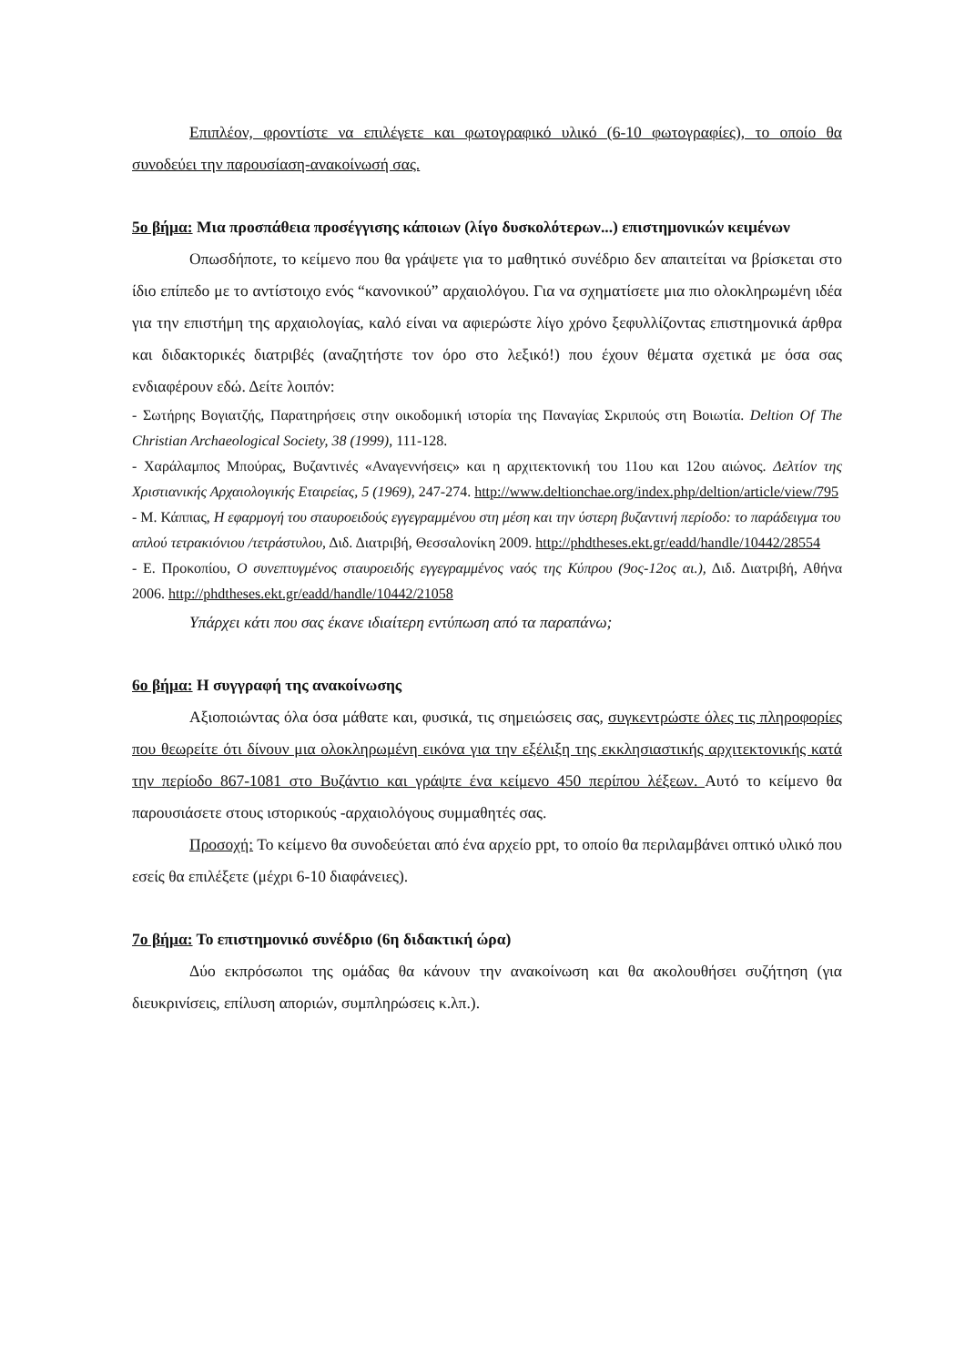Επιπλέον, φροντίστε να επιλέγετε και φωτογραφικό υλικό (6-10 φωτογραφίες), το οποίο θα συνοδεύει την παρουσίαση-ανακοίνωσή σας.
5ο βήμα: Μια προσπάθεια προσέγγισης κάποιων (λίγο δυσκολότερων...) επιστημονικών κειμένων
Οπωσδήποτε, το κείμενο που θα γράψετε για το μαθητικό συνέδριο δεν απαιτείται να βρίσκεται στο ίδιο επίπεδο με το αντίστοιχο ενός “κανονικού” αρχαιολόγου. Για να σχηματίσετε μια πιο ολοκληρωμένη ιδέα για την επιστήμη της αρχαιολογίας, καλό είναι να αφιερώστε λίγο χρόνο ξεφυλλίζοντας επιστημονικά άρθρα και διδακτορικές διατριβές (αναζητήστε τον όρο στο λεξικό!) που έχουν θέματα σχετικά με όσα σας ενδιαφέρουν εδώ. Δείτε λοιπόν:
- Σωτήρης Βογιατζής, Παρατηρήσεις στην οικοδομική ιστορία της Παναγίας Σκριπούς στη Βοιωτία. Deltion Of The Christian Archaeological Society, 38 (1999), 111-128.
- Χαράλαμπος Μπούρας, Βυζαντινές «Αναγεννήσεις» και η αρχιτεκτονική του 11ου και 12ου αιώνος. Δελτίον της Χριστιανικής Αρχαιολογικής Εταιρείας, 5 (1969), 247-274. http://www.deltionchae.org/index.php/deltion/article/view/795
- Μ. Κάππας, Η εφαρμογή του σταυροειδούς εγγεγραμμένου στη μέση και την ύστερη βυζαντινή περίοδο: το παράδειγμα του απλού τετρακιόνιου /τετράστυλου, Διδ. Διατριβή, Θεσσαλονίκη 2009. http://phdtheses.ekt.gr/eadd/handle/10442/28554
- Ε. Προκοπίου, Ο συνεπτυγμένος σταυροειδής εγγεγραμμένος ναός της Κύπρου (9ος-12ος αι.), Διδ. Διατριβή, Αθήνα 2006. http://phdtheses.ekt.gr/eadd/handle/10442/21058
Υπάρχει κάτι που σας έκανε ιδιαίτερη εντύπωση από τα παραπάνω;
6ο βήμα: Η συγγραφή της ανακοίνωσης
Αξιοποιώντας όλα όσα μάθατε και, φυσικά, τις σημειώσεις σας, συγκεντρώστε όλες τις πληροφορίες που θεωρείτε ότι δίνουν μια ολοκληρωμένη εικόνα για την εξέλιξη της εκκλησιαστικής αρχιτεκτονικής κατά την περίοδο 867-1081 στο Βυζάντιο και γράψτε ένα κείμενο 450 περίπου λέξεων. Αυτό το κείμενο θα παρουσιάσετε στους ιστορικούς -αρχαιολόγους συμμαθητές σας.
Προσοχή: Το κείμενο θα συνοδεύεται από ένα αρχείο ppt, το οποίο θα περιλαμβάνει οπτικό υλικό που εσείς θα επιλέξετε (μέχρι 6-10 διαφάνειες).
7ο βήμα: Το επιστημονικό συνέδριο (6η διδακτική ώρα)
Δύο εκπρόσωποι της ομάδας θα κάνουν την ανακοίνωση και θα ακολουθήσει συζήτηση (για διευκρινίσεις, επίλυση αποριών, συμπληρώσεις κ.λπ.).